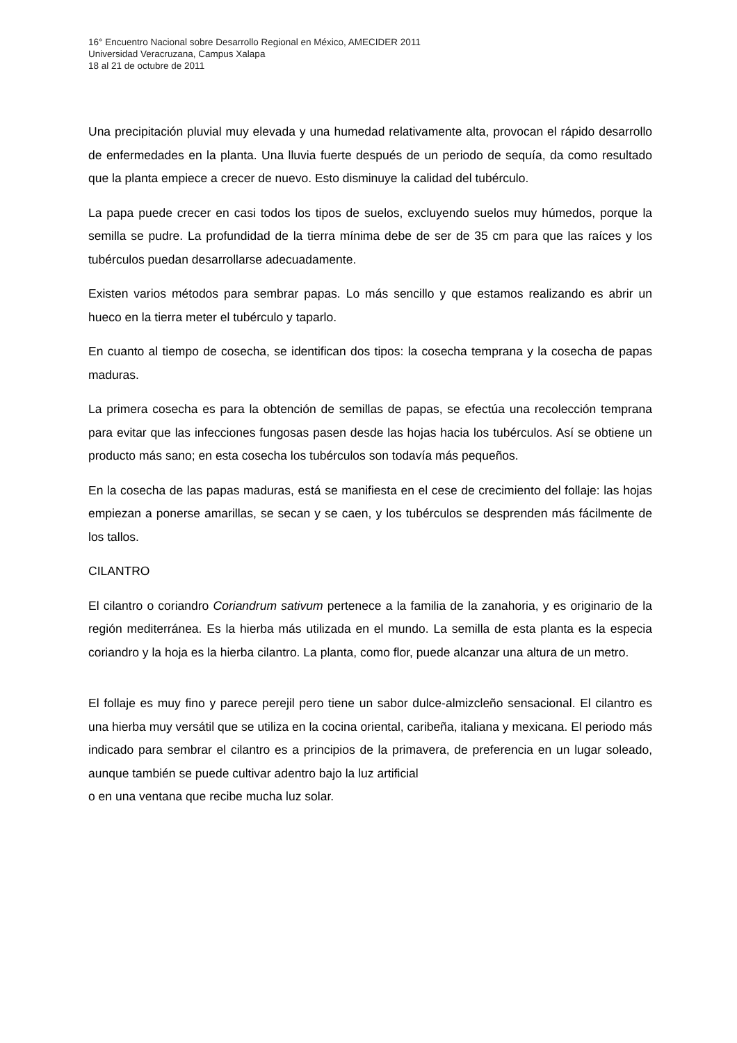16° Encuentro Nacional sobre Desarrollo Regional en México, AMECIDER 2011
Universidad Veracruzana, Campus Xalapa
18 al 21 de octubre de 2011
Una precipitación pluvial muy elevada y una humedad relativamente alta, provocan el rápido desarrollo de enfermedades en la planta. Una lluvia fuerte después de un periodo de sequía, da como resultado que la planta empiece a crecer de nuevo. Esto disminuye la calidad del tubérculo.
La papa puede crecer en casi todos los tipos de suelos, excluyendo suelos muy húmedos, porque la semilla se pudre. La profundidad de la tierra mínima debe de ser de 35 cm para que las raíces y los tubérculos puedan desarrollarse adecuadamente.
Existen varios métodos para sembrar papas. Lo más sencillo y que estamos realizando es abrir un hueco en la tierra meter el tubérculo y taparlo.
En cuanto al tiempo de cosecha, se identifican dos tipos: la cosecha temprana y la cosecha de papas maduras.
La primera cosecha es para la obtención de semillas de papas, se efectúa una recolección temprana para evitar que las infecciones fungosas pasen desde las hojas hacia los tubérculos. Así se obtiene un producto más sano; en esta cosecha los tubérculos son todavía más pequeños.
En la cosecha de las papas maduras, está se manifiesta en el cese de crecimiento del follaje: las hojas empiezan a ponerse amarillas, se secan y se caen, y los tubérculos se desprenden más fácilmente de los tallos.
CILANTRO
El cilantro o coriandro Coriandrum sativum pertenece a la familia de la zanahoria, y es originario de la región mediterránea. Es la hierba más utilizada en el mundo. La semilla de esta planta es la especia coriandro y la hoja es la hierba cilantro. La planta, como flor, puede alcanzar una altura de un metro.
El follaje es muy fino y parece perejil pero tiene un sabor dulce-almizcleño sensacional. El cilantro es una hierba muy versátil que se utiliza en la cocina oriental, caribeña, italiana y mexicana. El periodo más indicado para sembrar el cilantro es a principios de la primavera, de preferencia en un lugar soleado, aunque también se puede cultivar adentro bajo la luz artificial
o en una ventana que recibe mucha luz solar.